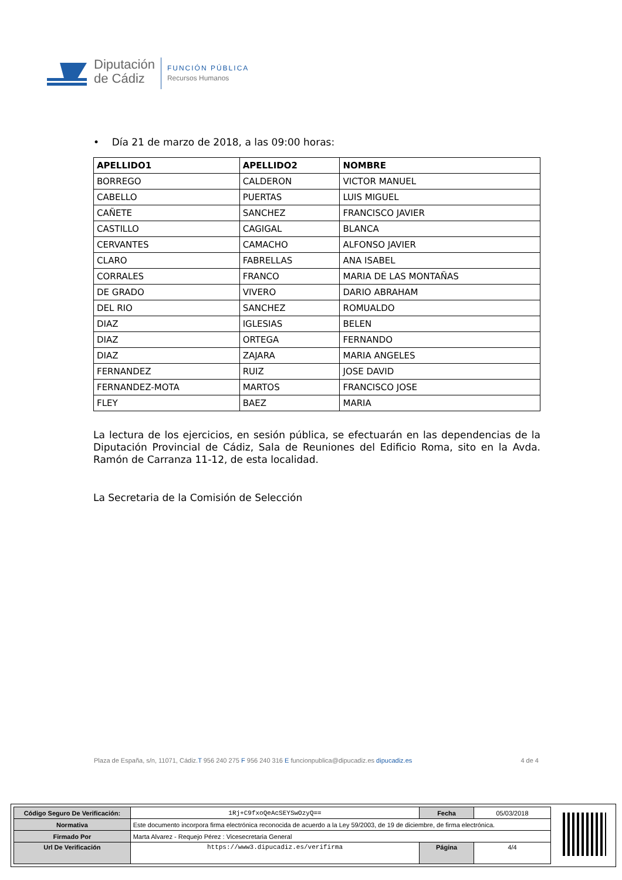Diputación
de Cádiz
FUNCIÓN PÚBLICA
Recursos Humanos
• Día 21 de marzo de 2018, a las 09:00 horas:
| APELLIDO1 | APELLIDO2 | NOMBRE |
| --- | --- | --- |
| BORREGO | CALDERON | VICTOR MANUEL |
| CABELLO | PUERTAS | LUIS MIGUEL |
| CAÑETE | SANCHEZ | FRANCISCO JAVIER |
| CASTILLO | CAGIGAL | BLANCA |
| CERVANTES | CAMACHO | ALFONSO JAVIER |
| CLARO | FABRELLAS | ANA ISABEL |
| CORRALES | FRANCO | MARIA DE LAS MONTAÑAS |
| DE GRADO | VIVERO | DARIO ABRAHAM |
| DEL RIO | SANCHEZ | ROMUALDO |
| DIAZ | IGLESIAS | BELEN |
| DIAZ | ORTEGA | FERNANDO |
| DIAZ | ZAJARA | MARIA ANGELES |
| FERNANDEZ | RUIZ | JOSE DAVID |
| FERNANDEZ-MOTA | MARTOS | FRANCISCO JOSE |
| FLEY | BAEZ | MARIA |
La lectura de los ejercicios, en sesión pública, se efectuarán en las dependencias de la Diputación Provincial de Cádiz, Sala de Reuniones del Edificio Roma, sito en la Avda. Ramón de Carranza 11-12, de esta localidad.
La Secretaria de la Comisión de Selección
Plaza de España, s/n, 11071, Cádiz.T 956 240 275 F 956 240 316 E funcionpublica@dipucadiz.es dipucadiz.es 4 de 4
| Código Seguro De Verificación: | 1Rj+C9fxoQeAcSEYSwOzyQ== | Fecha | 05/03/2018 |
| Normativa | Este documento incorpora firma electrónica reconocida de acuerdo a la Ley 59/2003, de 19 de diciembre, de firma electrónica. | | |
| Firmado Por | Marta Alvarez - Requejo Pérez : Vicesecretaria General | | |
| Url De Verificación | https://www3.dipucadiz.es/verifirma | Página | 4/4 |